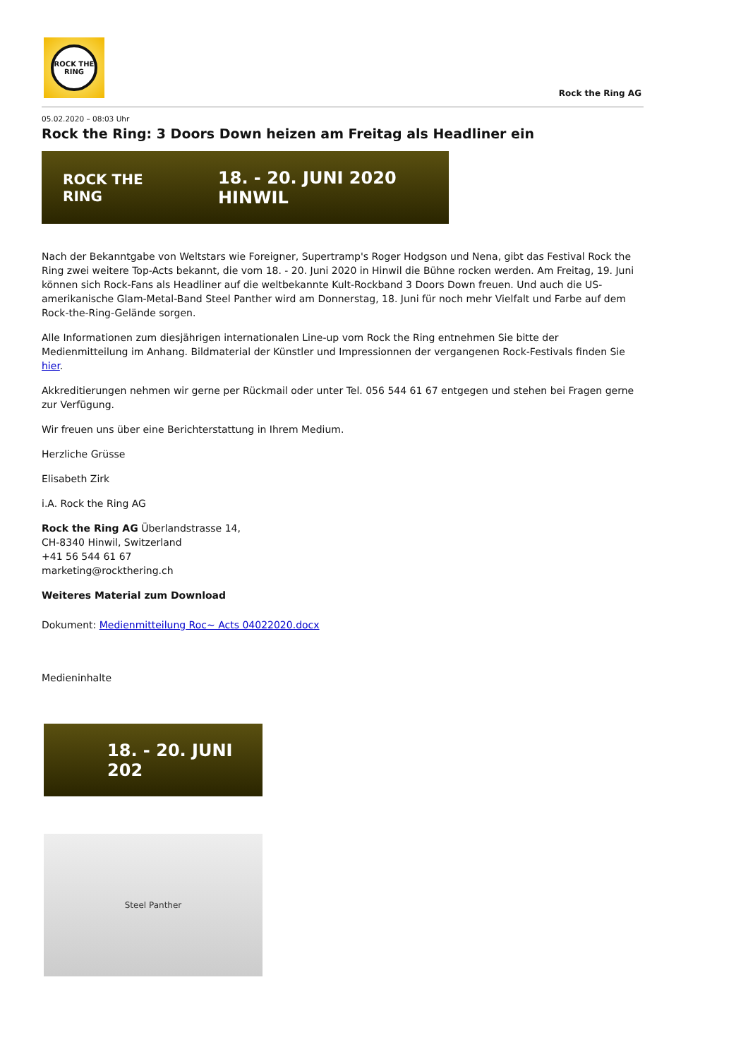ROCK THE RING
Rock the Ring AG
05.02.2020 – 08:03 Uhr
Rock the Ring: 3 Doors Down heizen am Freitag als Headliner ein
ROCK THE RING 18. - 20. JUNI 2020 HINWIL
Nach der Bekanntgabe von Weltstars wie Foreigner, Supertramp's Roger Hodgson und Nena, gibt das Festival Rock the Ring zwei weitere Top-Acts bekannt, die vom 18. - 20. Juni 2020 in Hinwil die Bühne rocken werden. Am Freitag, 19. Juni können sich Rock-Fans als Headliner auf die weltbekannte Kult-Rockband 3 Doors Down freuen. Und auch die US-amerikanische Glam-Metal-Band Steel Panther wird am Donnerstag, 18. Juni für noch mehr Vielfalt und Farbe auf dem Rock-the-Ring-Gelände sorgen.
Alle Informationen zum diesjährigen internationalen Line-up vom Rock the Ring entnehmen Sie bitte der Medienmitteilung im Anhang. Bildmaterial der Künstler und Impressionnen der vergangenen Rock-Festivals finden Sie hier.
Akkreditierungen nehmen wir gerne per Rückmail oder unter Tel. 056 544 61 67 entgegen und stehen bei Fragen gerne zur Verfügung.
Wir freuen uns über eine Berichterstattung in Ihrem Medium.
Herzliche Grüsse
Elisabeth Zirk
i.A. Rock the Ring AG
Rock the Ring AG Überlandstrasse 14,
CH-8340 Hinwil, Switzerland
+41 56 544 61 67
marketing@rockthering.ch
Weiteres Material zum Download
Dokument: Medienmitteilung Roc~ Acts 04022020.docx
Medieninhalte
18. - 20. JUNI 202
Steel Panther